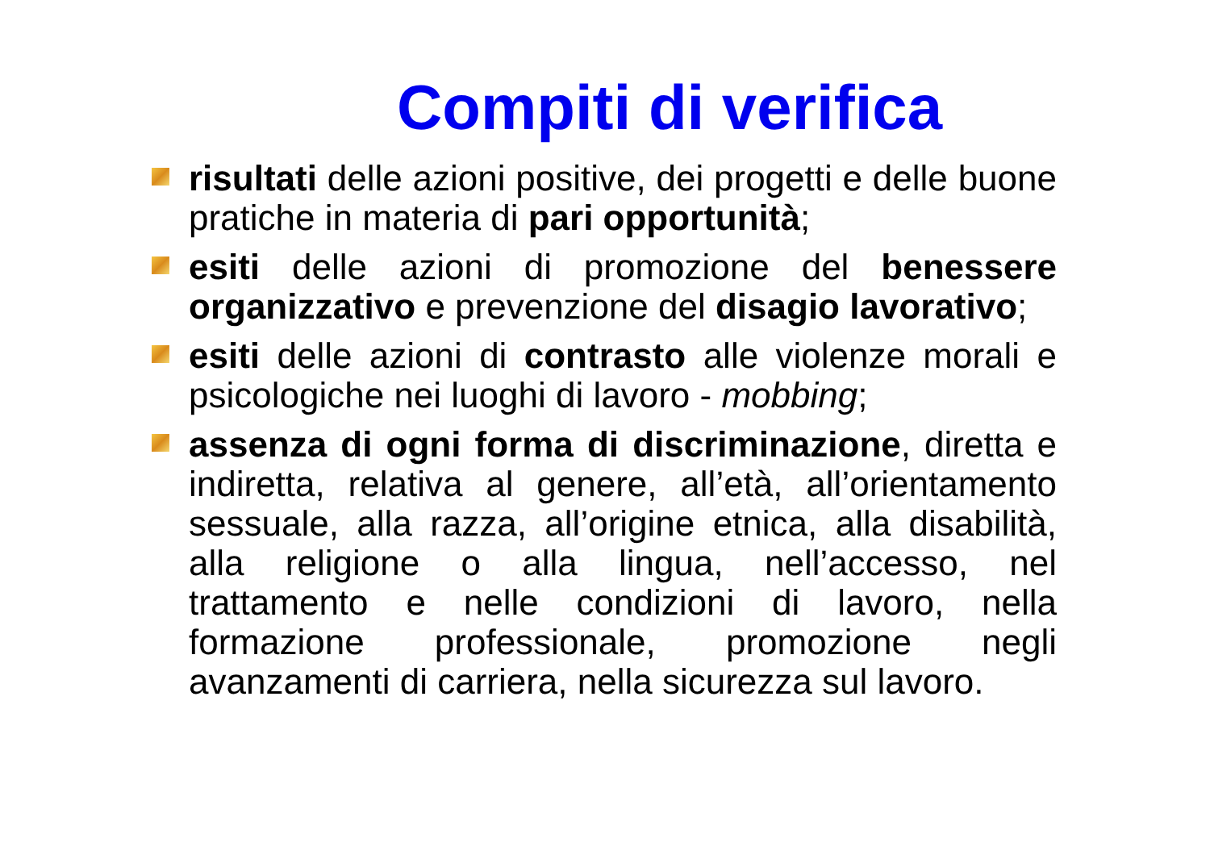Compiti di verifica
risultati delle azioni positive, dei progetti e delle buone pratiche in materia di pari opportunità;
esiti delle azioni di promozione del benessere organizzativo e prevenzione del disagio lavorativo;
esiti delle azioni di contrasto alle violenze morali e psicologiche nei luoghi di lavoro - mobbing;
assenza di ogni forma di discriminazione, diretta e indiretta, relativa al genere, all’età, all’orientamento sessuale, alla razza, all’origine etnica, alla disabilità, alla religione o alla lingua, nell’accesso, nel trattamento e nelle condizioni di lavoro, nella formazione professionale, promozione negli avanzamenti di carriera, nella sicurezza sul lavoro.